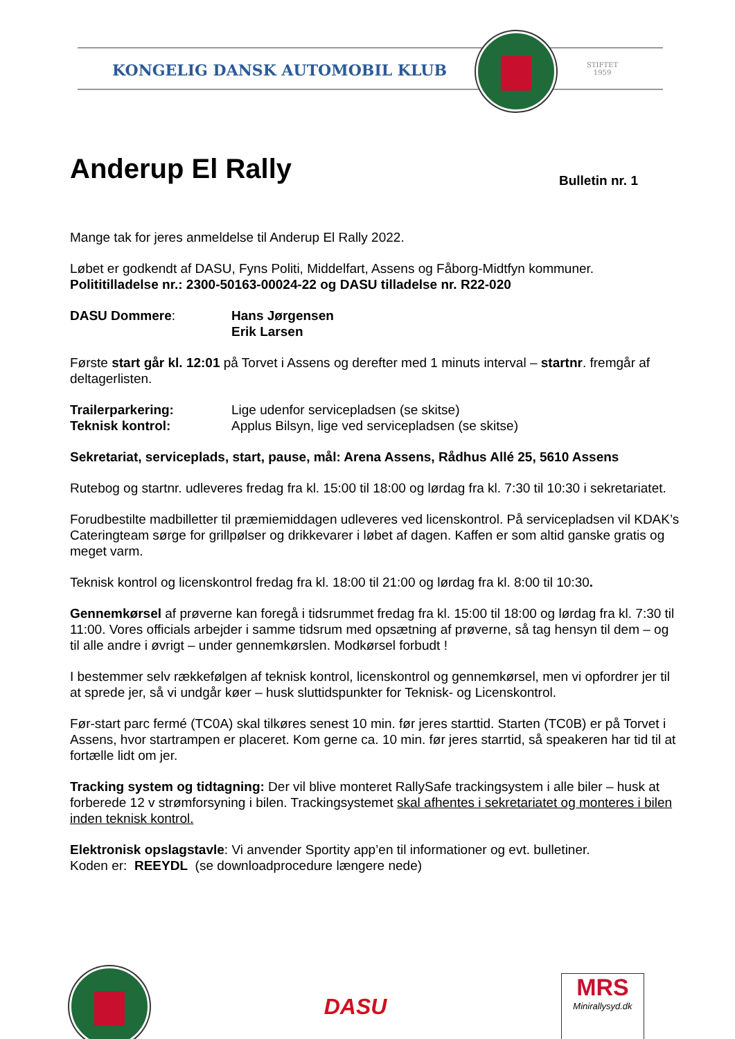KONGELIG DANSK AUTOMOBIL KLUB
STIFTET
1959
Anderup El Rally Bulletin nr. 1
Mange tak for jeres anmeldelse til Anderup El Rally 2022.
Løbet er godkendt af DASU, Fyns Politi, Middelfart, Assens og Fåborg-Midtfyn kommuner.
Polititilladelse nr.: 2300-50163-00024-22 og DASU tilladelse nr. R22-020
DASU Dommere: Hans Jørgensen
Erik Larsen
Første start går kl. 12:01 på Torvet i Assens og derefter med 1 minuts interval – startnr. fremgår af deltagerlisten.
Trailerparkering: Lige udenfor servicepladsen (se skitse)
Teknisk kontrol: Applus Bilsyn, lige ved servicepladsen (se skitse)
Sekretariat, serviceplads, start, pause, mål: Arena Assens, Rådhus Allé 25, 5610 Assens
Rutebog og startnr. udleveres fredag fra kl. 15:00 til 18:00 og lørdag fra kl. 7:30 til 10:30 i sekretariatet.
Forudbestilte madbilletter til præmiemiddagen udleveres ved licenskontrol. På servicepladsen vil KDAK’s Cateringteam sørge for grillpølser og drikkevarer i løbet af dagen. Kaffen er som altid ganske gratis og meget varm.
Teknisk kontrol og licenskontrol fredag fra kl. 18:00 til 21:00 og lørdag fra kl. 8:00 til 10:30.
Gennemkørsel af prøverne kan foregå i tidsrummet fredag fra kl. 15:00 til 18:00 og lørdag fra kl. 7:30 til 11:00. Vores officials arbejder i samme tidsrum med opsætning af prøverne, så tag hensyn til dem – og til alle andre i øvrigt – under gennemkørslen. Modkørsel forbudt !
I bestemmer selv rækkefølgen af teknisk kontrol, licenskontrol og gennemkørsel, men vi opfordrer jer til at sprede jer, så vi undgår køer – husk sluttidspunkter for Teknisk- og Licenskontrol.
Før-start parc fermé (TC0A) skal tilkøres senest 10 min. før jeres starttid. Starten (TC0B) er på Torvet i Assens, hvor startrampen er placeret. Kom gerne ca. 10 min. før jeres starrtid, så speakeren har tid til at fortælle lidt om jer.
Tracking system og tidtagning: Der vil blive monteret RallySafe trackingsystem i alle biler – husk at forberede 12 v strømforsyning i bilen. Trackingsystemet skal afhentes i sekretariatet og monteres i bilen inden teknisk kontrol.
Elektronisk opslagstavle: Vi anvender Sportity app’en til informationer og evt. bulletiner.
Koden er: REEYDL (se downloadprocedure længere nede)
DASU
MRS
Minirallysyd.dk